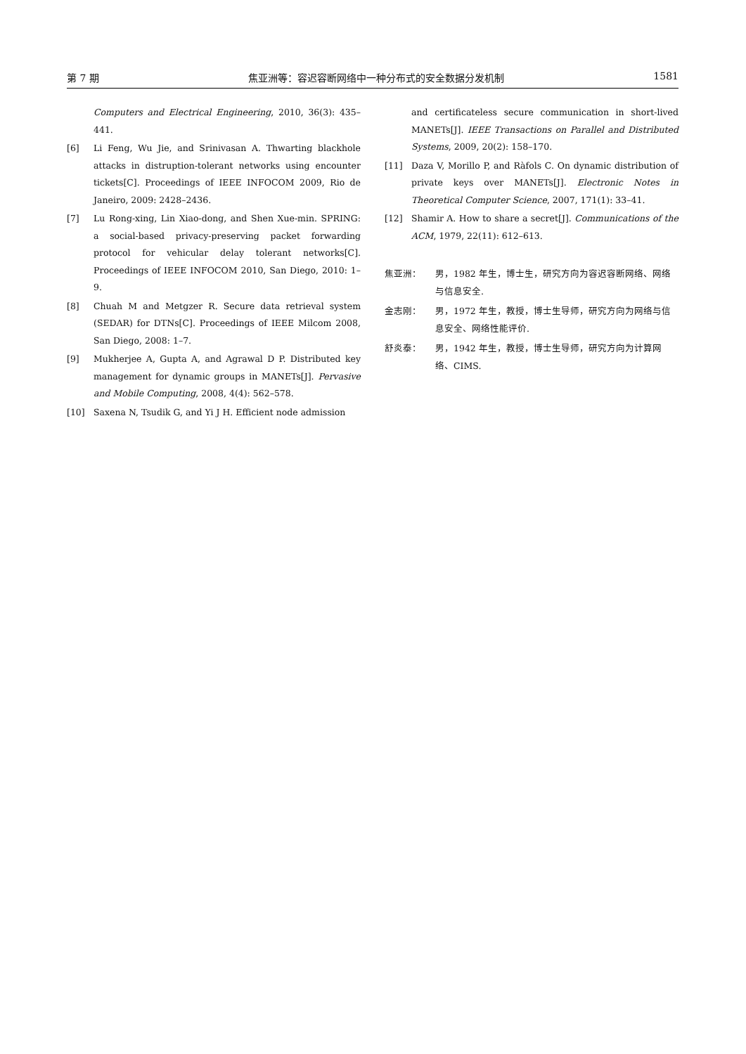第 7 期 焦亚洲等：容迟容断网络中一种分布式的安全数据分发机制 1581
Computers and Electrical Engineering, 2010, 36(3): 435–441.
[6] Li Feng, Wu Jie, and Srinivasan A. Thwarting blackhole attacks in distruption-tolerant networks using encounter tickets[C]. Proceedings of IEEE INFOCOM 2009, Rio de Janeiro, 2009: 2428–2436.
[7] Lu Rong-xing, Lin Xiao-dong, and Shen Xue-min. SPRING: a social-based privacy-preserving packet forwarding protocol for vehicular delay tolerant networks[C]. Proceedings of IEEE INFOCOM 2010, San Diego, 2010: 1–9.
[8] Chuah M and Metgzer R. Secure data retrieval system (SEDAR) for DTNs[C]. Proceedings of IEEE Milcom 2008, San Diego, 2008: 1–7.
[9] Mukherjee A, Gupta A, and Agrawal D P. Distributed key management for dynamic groups in MANETs[J]. Pervasive and Mobile Computing, 2008, 4(4): 562–578.
[10] Saxena N, Tsudik G, and Yi J H. Efficient node admission
and certificateless secure communication in short-lived MANETs[J]. IEEE Transactions on Parallel and Distributed Systems, 2009, 20(2): 158–170.
[11] Daza V, Morillo P, and Ràfols C. On dynamic distribution of private keys over MANETs[J]. Electronic Notes in Theoretical Computer Science, 2007, 171(1): 33–41.
[12] Shamir A. How to share a secret[J]. Communications of the ACM, 1979, 22(11): 612–613.
焦亚洲： 男，1982 年生，博士生，研究方向为容迟容断网络、网络与信息安全.
金志刚： 男，1972 年生，教授，博士生导师，研究方向为网络与信息安全、网络性能评价.
舒炎泰： 男，1942 年生，教授，博士生导师，研究方向为计算网络、CIMS.